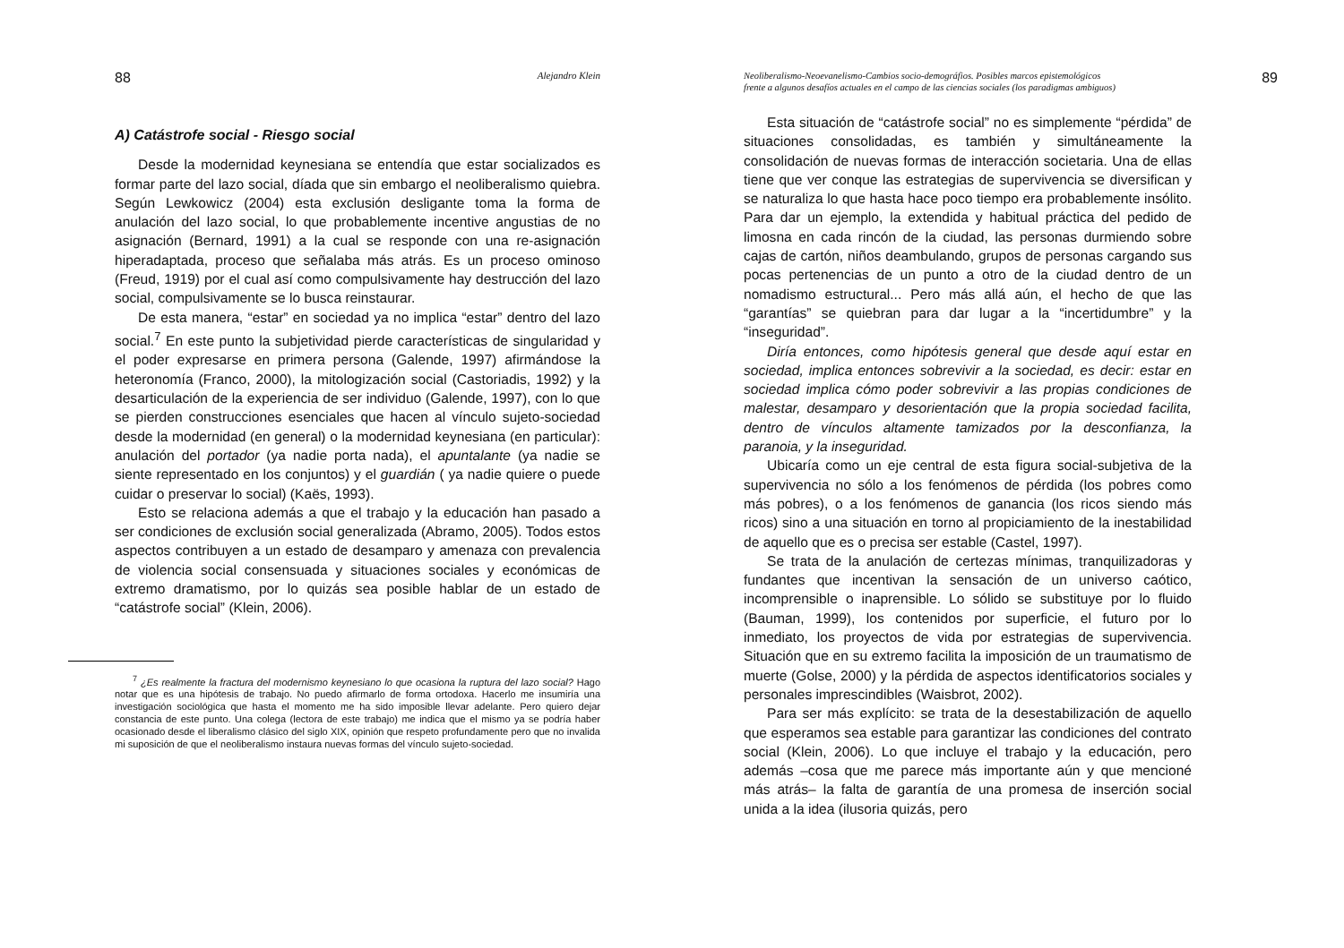88 Alejandro Klein
A) Catástrofe social - Riesgo social
Desde la modernidad keynesiana se entendía que estar socializados es formar parte del lazo social, díada que sin embargo el neoliberalismo quiebra. Según Lewkowicz (2004) esta exclusión desligante toma la forma de anulación del lazo social, lo que probablemente incentive angustias de no asignación (Bernard, 1991) a la cual se responde con una re-asignación hiperadaptada, proceso que señalaba más atrás. Es un proceso ominoso (Freud, 1919) por el cual así como compulsivamente hay destrucción del lazo social, compulsivamente se lo busca reinstaurar.
De esta manera, “estar” en sociedad ya no implica “estar” dentro del lazo social.<sup>7</sup> En este punto la subjetividad pierde características de singularidad y el poder expresarse en primera persona (Galende, 1997) afirmándose la heteronomía (Franco, 2000), la mitologización social (Castoriadis, 1992) y la desarticulación de la experiencia de ser individuo (Galende, 1997), con lo que se pierden construcciones esenciales que hacen al vínculo sujeto-sociedad desde la modernidad (en general) o la modernidad keynesiana (en particular): anulación del portador (ya nadie porta nada), el apuntalante (ya nadie se siente representado en los conjuntos) y el guardián ( ya nadie quiere o puede cuidar o preservar lo social) (Kaës, 1993).
Esto se relaciona además a que el trabajo y la educación han pasado a ser condiciones de exclusión social generalizada (Abramo, 2005). Todos estos aspectos contribuyen a un estado de desamparo y amenaza con prevalencia de violencia social consensuada y situaciones sociales y económicas de extremo dramatismo, por lo quizás sea posible hablar de un estado de “catástrofe social” (Klein, 2006).
<sup>7</sup> ¿Es realmente la fractura del modernismo keynesiano lo que ocasiona la ruptura del lazo social? Hago notar que es una hipótesis de trabajo. No puedo afirmarlo de forma ortodoxa. Hacerlo me insumiría una investigación sociológica que hasta el momento me ha sido imposible llevar adelante. Pero quiero dejar constancia de este punto. Una colega (lectora de este trabajo) me indica que el mismo ya se podría haber ocasionado desde el liberalismo clásico del siglo XIX, opinión que respeto profundamente pero que no invalida mi suposición de que el neoliberalismo instaura nuevas formas del vínculo sujeto-sociedad.
Neoliberalismo-Neoevanelismo-Cambios socio-demográfios. Posibles marcos epistemológicos
frente a algunos desafíos actuales en el campo de las ciencias sociales (los paradigmas ambiguos) 89
Esta situación de “catástrofe social” no es simplemente “pérdida” de situaciones consolidadas, es también y simultáneamente la consolidación de nuevas formas de interacción societaria. Una de ellas tiene que ver conque las estrategias de supervivencia se diversifican y se naturaliza lo que hasta hace poco tiempo era probablemente insólito. Para dar un ejemplo, la extendida y habitual práctica del pedido de limosna en cada rincón de la ciudad, las personas durmiendo sobre cajas de cartón, niños deambulando, grupos de personas cargando sus pocas pertenencias de un punto a otro de la ciudad dentro de un nomadismo estructural... Pero más allá aún, el hecho de que las “garantías” se quiebran para dar lugar a la “incertidumbre” y la “inseguridad”.
Diría entonces, como hipótesis general que desde aquí estar en sociedad, implica entonces sobrevivir a la sociedad, es decir: estar en sociedad implica cómo poder sobrevivir a las propias condiciones de malestar, desamparo y desorientación que la propia sociedad facilita, dentro de vínculos altamente tamizados por la desconfianza, la paranoia, y la inseguridad.
Ubicaría como un eje central de esta figura social-subjetiva de la supervivencia no sólo a los fenómenos de pérdida (los pobres como más pobres), o a los fenómenos de ganancia (los ricos siendo más ricos) sino a una situación en torno al propiciamiento de la inestabilidad de aquello que es o precisa ser estable (Castel, 1997).
Se trata de la anulación de certezas mínimas, tranquilizadoras y fundantes que incentivan la sensación de un universo caótico, incomprensible o inaprensible. Lo sólido se substituye por lo fluido (Bauman, 1999), los contenidos por superficie, el futuro por lo inmediato, los proyectos de vida por estrategias de supervivencia. Situación que en su extremo facilita la imposición de un traumatismo de muerte (Golse, 2000) y la pérdida de aspectos identificatorios sociales y personales imprescindibles (Waisbrot, 2002).
Para ser más explícito: se trata de la desestabilización de aquello que esperamos sea estable para garantizar las condiciones del contrato social (Klein, 2006). Lo que incluye el trabajo y la educación, pero además –cosa que me parece más importante aún y que mencioné más atrás– la falta de garantía de una promesa de inserción social unida a la idea (ilusoria quizás, pero